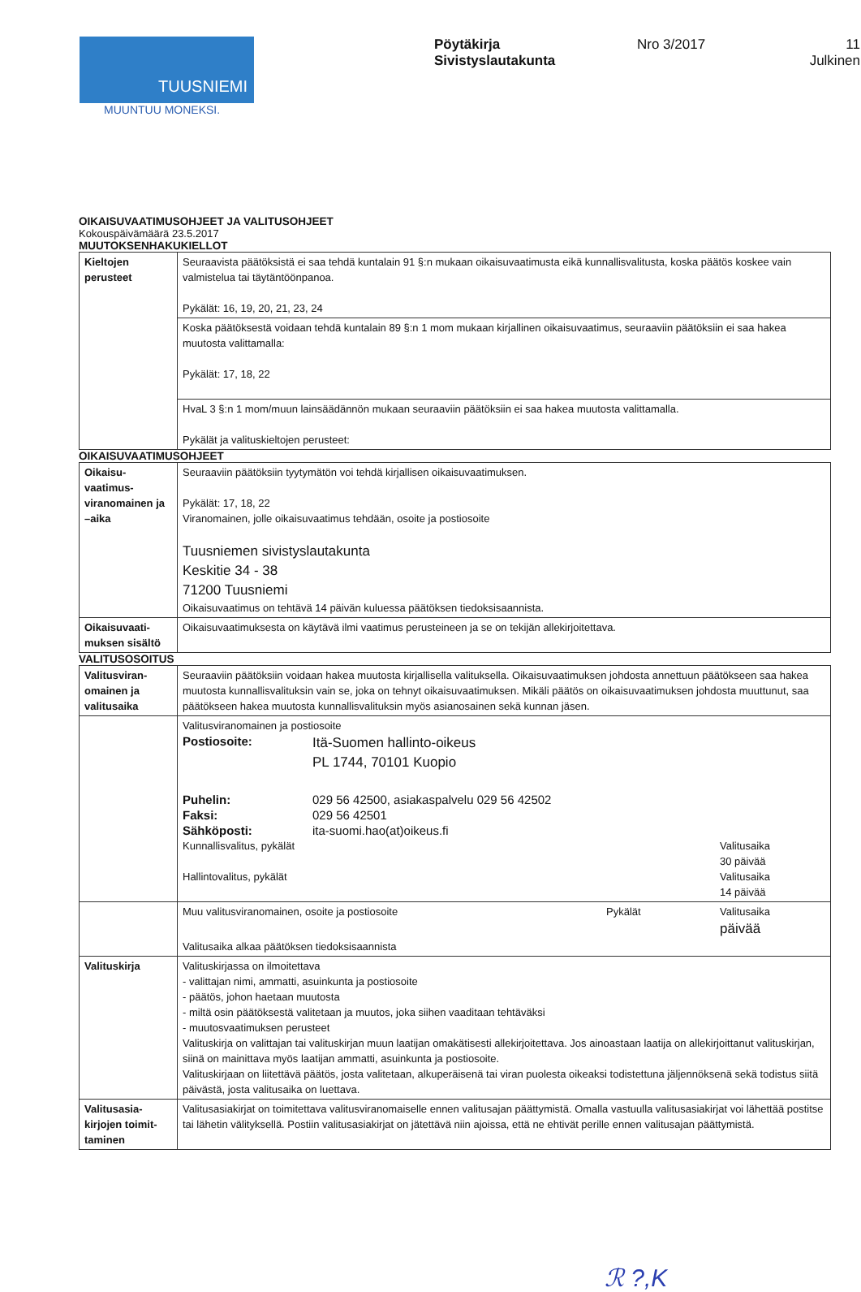TUUSNIEMI
MUUNTUU MONEKSI.
Pöytäkirja
Sivistyslautakunta
Nro 3/2017 11
Julkinen
OIKAISUVAATIMUSOHJEET JA VALITUSOHJEET
Kokouspäivämäärä 23.5.2017
MUUTOKSENHAKUKIELLOT
| Kieltojen perusteet | Seuraavista päätöksistä ei saa tehdä kuntalain 91 §:n mukaan oikaisuvaatimusta eikä kunnallisvalitusta, koska päätös koskee vain valmistelua tai täytäntöönpanoa. Pykälät: 16, 19, 20, 21, 23, 24 |
| | Koska päätöksestä voidaan tehdä kuntalain 89 §:n 1 mom mukaan kirjallinen oikaisuvaatimus, seuraaviin päätöksiin ei saa hakea muutosta valittamalla: Pykälät: 17, 18, 22 |
| | HvaL 3 §:n 1 mom/muun lainsäädännön mukaan seuraaviin päätöksiin ei saa hakea muutosta valittamalla. Pykälät ja valituskieltojen perusteet: |
OIKAISUVAATIMUSOHJEET
| Oikaisu-vaatimus-viranomainen ja –aika | Seuraaviin päätöksiin tyytymätön voi tehdä kirjallisen oikaisuvaatimuksen. Pykälät: 17, 18, 22 Viranomainen, jolle oikaisuvaatimus tehdään, osoite ja postiosoite Tuusniemen sivistyslautakunta Keskitie 34 - 38 71200 Tuusniemi Oikaisuvaatimus on tehtävä 14 päivän kuluessa päätöksen tiedoksisaannista. |
| Oikaisuvaati-muksen sisältö | Oikaisuvaatimuksesta on käytävä ilmi vaatimus perusteineen ja se on tekijän allekirjoitettava. |
VALITUSOSOITUS
| Valitusviran-omainen ja valitusaika | Seuraaviin päätöksiin voidaan hakea muutosta kirjallisella valituksella. Oikaisuvaatimuksen johdosta annettuun päätökseen saa hakea muutosta kunnallisvalituksin vain se, joka on tehnyt oikaisuvaatimuksen. Mikäli päätös on oikaisuvaatimuksen johdosta muuttunut, saa päätökseen hakea muutosta kunnallisvalituksin myös asianosainen sekä kunnan jäsen. |
| | Valitusviranomainen ja postiosoite / Postiosoite: / Itä-Suomen hallinto-oikeus PL 1744, 70101 Kuopio / / Puhelin: Faksi: Sähköposti: / 029 56 42500, asiakaspalvelu 029 56 42502 029 56 42501 ita-suomi.hao(at)oikeus.fi / / Kunnallisvalitus, pykälät Hallintovalitus, pykälät / Valitusaika 30 päivää Valitusaika 14 päivää / |
| | / Muu valitusviranomainen, osoite ja postiosoite / Pykälät / Valitusaika päivää / Valitusaika alkaa päätöksen tiedoksisaannista |
| Valituskirja | Valituskirjassa on ilmoitettava - valittajan nimi, ammatti, asuinkunta ja postiosoite - päätös, johon haetaan muutosta - miltä osin päätöksestä valitetaan ja muutos, joka siihen vaaditaan tehtäväksi - muutosvaatimuksen perusteet Valituskirja on valittajan tai valituskirjan muun laatijan omakätisesti allekirjoitettava. Jos ainoastaan laatija on allekirjoittanut valituskirjan, siinä on mainittava myös laatijan ammatti, asuinkunta ja postiosoite. Valituskirjaan on liitettävä päätös, josta valitetaan, alkuperäisenä tai viran puolesta oikeaksi todistettuna jäljennöksenä sekä todistus siitä päivästä, josta valitusaika on luettava. |
| Valitusasia-kirjojen toimit-taminen | Valitusasiakirjat on toimitettava valitusviranomaiselle ennen valitusajan päättymistä. Omalla vastuulla valitusasiakirjat voi lähettää postitse tai lähetin välityksellä. Postiin valitusasiakirjat on jätettävä niin ajoissa, että ne ehtivät perille ennen valitusajan päättymistä. |
ℛ ?,K